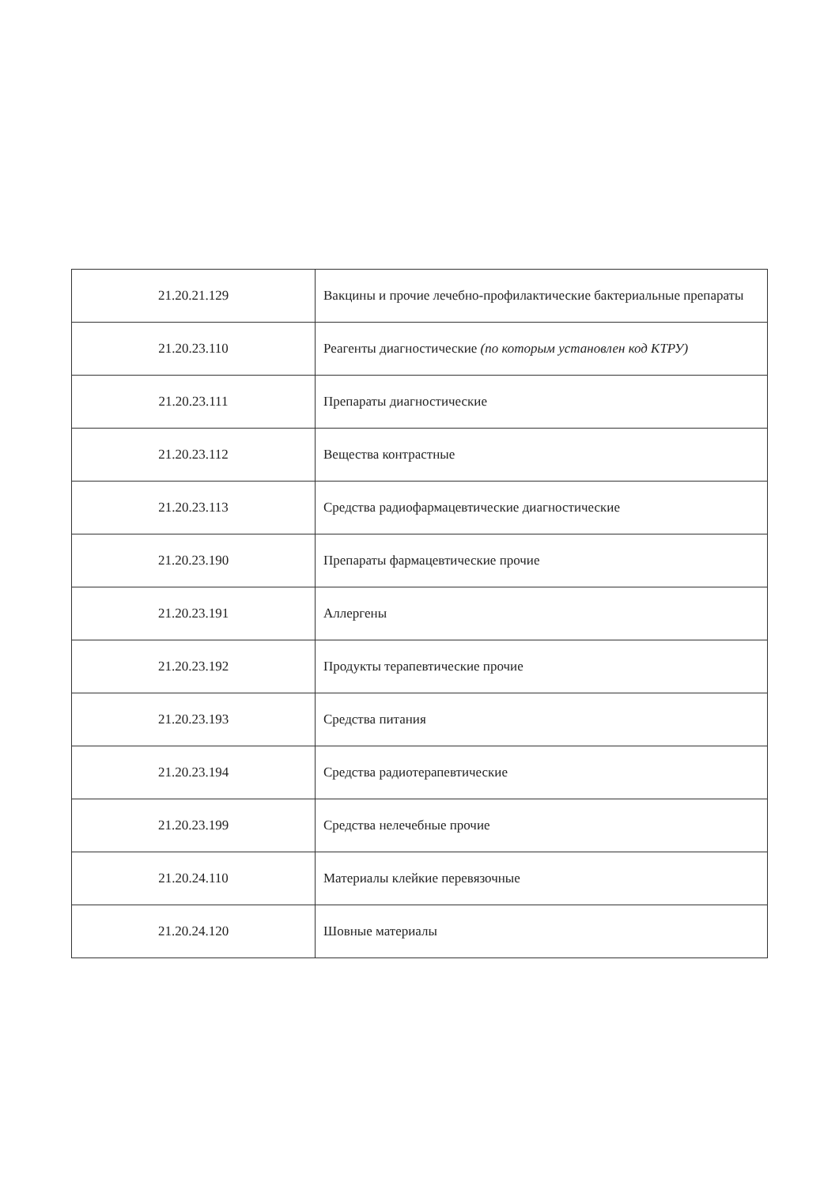| 21.20.21.129 | Вакцины и прочие лечебно-профилактические бактериальные препараты |
| 21.20.23.110 | Реагенты диагностические (по которым установлен код КТРУ) |
| 21.20.23.111 | Препараты диагностические |
| 21.20.23.112 | Вещества контрастные |
| 21.20.23.113 | Средства радиофармацевтические диагностические |
| 21.20.23.190 | Препараты фармацевтические прочие |
| 21.20.23.191 | Аллергены |
| 21.20.23.192 | Продукты терапевтические прочие |
| 21.20.23.193 | Средства питания |
| 21.20.23.194 | Средства радиотерапевтические |
| 21.20.23.199 | Средства нелечебные прочие |
| 21.20.24.110 | Материалы клейкие перевязочные |
| 21.20.24.120 | Шовные материалы |